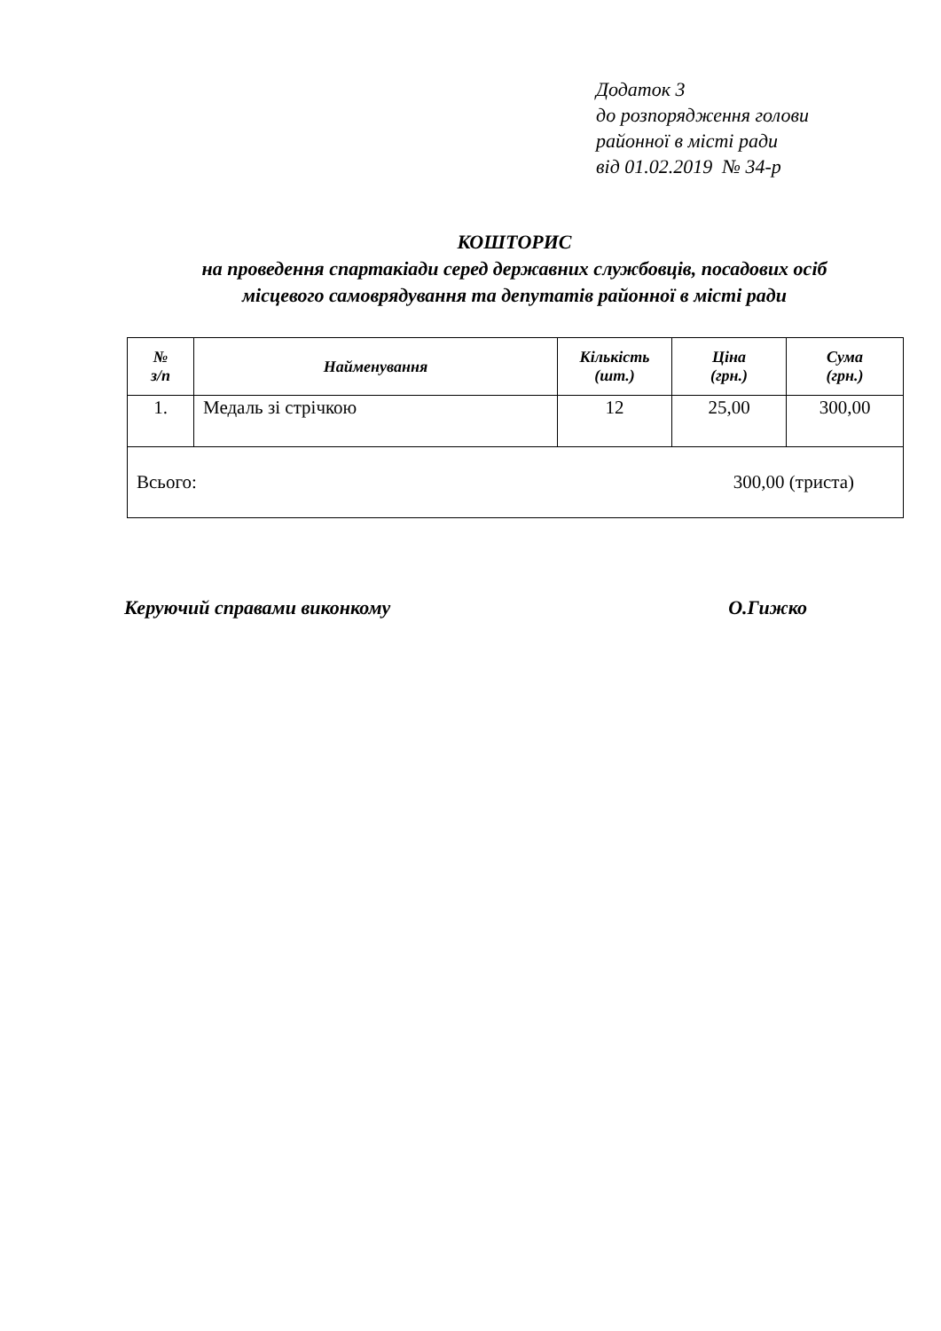Додаток 3
до розпорядження голови
районної в місті ради
від 01.02.2019 № 34-р
КОШТОРИС
на проведення спартакіади серед державних службовців, посадових осіб
місцевого самоврядування та депутатів районної в місті ради
| № з/п | Найменування | Кількість (шт.) | Ціна (грн.) | Сума (грн.) |
| --- | --- | --- | --- | --- |
| 1. | Медаль зі стрічкою | 12 | 25,00 | 300,00 |
| Всього: 300,00 (триста) | | | | |
Керуючий справами виконкому О.Гижко